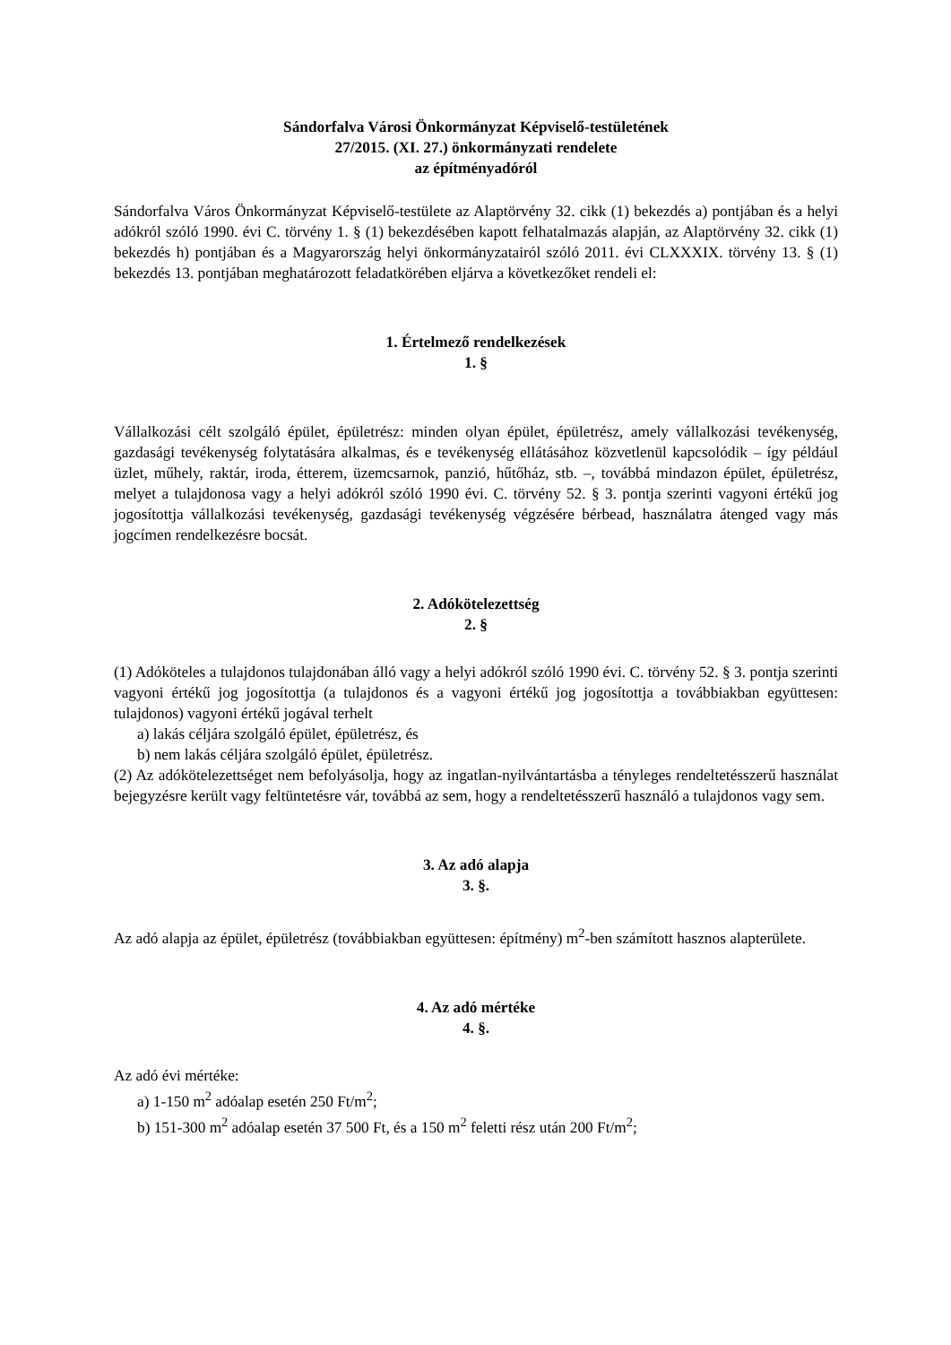Sándorfalva Városi Önkormányzat Képviselő-testületének
27/2015. (XI. 27.) önkormányzati rendelete
az építményadóról
Sándorfalva Város Önkormányzat Képviselő-testülete az Alaptörvény 32. cikk (1) bekezdés a) pontjában és a helyi adókról szóló 1990. évi C. törvény 1. § (1) bekezdésében kapott felhatalmazás alapján, az Alaptörvény 32. cikk (1) bekezdés h) pontjában és a Magyarország helyi önkormányzatairól szóló 2011. évi CLXXXIX. törvény 13. § (1) bekezdés 13. pontjában meghatározott feladatkörében eljárva a következőket rendeli el:
1. Értelmező rendelkezések
1. §
Vállalkozási célt szolgáló épület, épületrész: minden olyan épület, épületrész, amely vállalkozási tevékenység, gazdasági tevékenység folytatására alkalmas, és e tevékenység ellátásához közvetlenül kapcsolódik – így például üzlet, műhely, raktár, iroda, étterem, üzemcsarnok, panzió, hűtőház, stb. –, továbbá mindazon épület, épületrész, melyet a tulajdonosa vagy a helyi adókról szóló 1990 évi. C. törvény 52. § 3. pontja szerinti vagyoni értékű jog jogosítottja vállalkozási tevékenység, gazdasági tevékenység végzésére bérbead, használatra átenged vagy más jogcímen rendelkezésre bocsát.
2. Adókötelezettség
2. §
(1) Adóköteles a tulajdonos tulajdonában álló vagy a helyi adókról szóló 1990 évi. C. törvény 52. § 3. pontja szerinti vagyoni értékű jog jogosítottja (a tulajdonos és a vagyoni értékű jog jogosítottja a továbbiakban együttesen: tulajdonos) vagyoni értékű jogával terhelt
a) lakás céljára szolgáló épület, épületrész, és
b) nem lakás céljára szolgáló épület, épületrész.
(2) Az adókötelezettséget nem befolyásolja, hogy az ingatlan-nyilvántartásba a tényleges rendeltetésszerű használat bejegyzésre került vagy feltüntetésre vár, továbbá az sem, hogy a rendeltetésszerű használó a tulajdonos vagy sem.
3. Az adó alapja
3. §.
Az adó alapja az épület, épületrész (továbbiakban együttesen: építmény) m<sup>2</sup>-ben számított hasznos alapterülete.
4. Az adó mértéke
4. §.
Az adó évi mértéke:
a) 1-150 m<sup>2</sup> adóalap esetén 250 Ft/m<sup>2</sup>;
b) 151-300 m<sup>2</sup> adóalap esetén 37 500 Ft, és a 150 m<sup>2</sup> feletti rész után 200 Ft/m<sup>2</sup>;